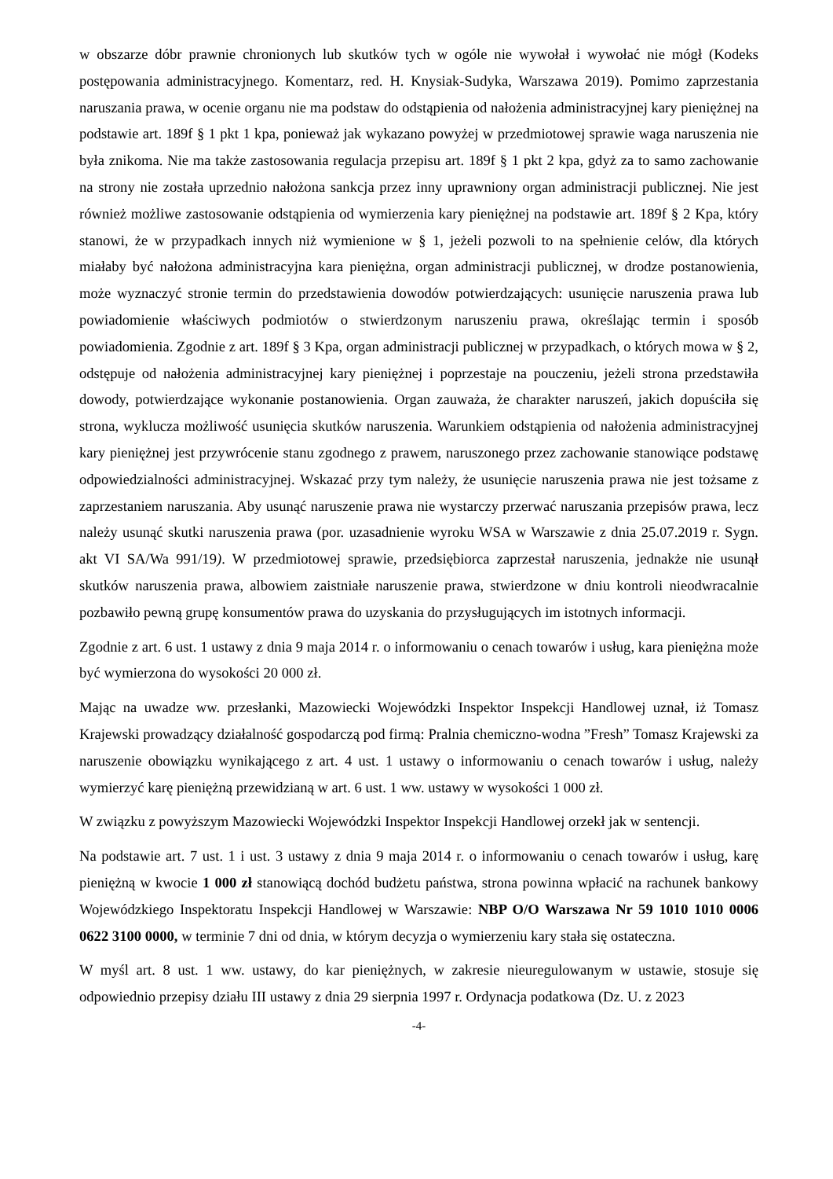w obszarze dóbr prawnie chronionych lub skutków tych w ogóle nie wywołał i wywołać nie mógł (Kodeks postępowania administracyjnego. Komentarz, red. H. Knysiak-Sudyka, Warszawa 2019). Pomimo zaprzestania naruszania prawa, w ocenie organu nie ma podstaw do odstąpienia od nałożenia administracyjnej kary pieniężnej na podstawie art. 189f § 1 pkt 1 kpa, ponieważ jak wykazano powyżej w przedmiotowej sprawie waga naruszenia nie była znikoma. Nie ma także zastosowania regulacja przepisu art. 189f § 1 pkt 2 kpa, gdyż za to samo zachowanie na strony nie została uprzednio nałożona sankcja przez inny uprawniony organ administracji publicznej. Nie jest również możliwe zastosowanie odstąpienia od wymierzenia kary pieniężnej na podstawie art. 189f § 2 Kpa, który stanowi, że w przypadkach innych niż wymienione w § 1, jeżeli pozwoli to na spełnienie celów, dla których miałaby być nałożona administracyjna kara pieniężna, organ administracji publicznej, w drodze postanowienia, może wyznaczyć stronie termin do przedstawienia dowodów potwierdzających: usunięcie naruszenia prawa lub powiadomienie właściwych podmiotów o stwierdzonym naruszeniu prawa, określając termin i sposób powiadomienia. Zgodnie z art. 189f § 3 Kpa, organ administracji publicznej w przypadkach, o których mowa w § 2, odstępuje od nałożenia administracyjnej kary pieniężnej i poprzestaje na pouczeniu, jeżeli strona przedstawiła dowody, potwierdzające wykonanie postanowienia. Organ zauważa, że charakter naruszeń, jakich dopuściła się strona, wyklucza możliwość usunięcia skutków naruszenia. Warunkiem odstąpienia od nałożenia administracyjnej kary pieniężnej jest przywrócenie stanu zgodnego z prawem, naruszonego przez zachowanie stanowiące podstawę odpowiedzialności administracyjnej. Wskazać przy tym należy, że usunięcie naruszenia prawa nie jest tożsame z zaprzestaniem naruszania. Aby usunąć naruszenie prawa nie wystarczy przerwać naruszania przepisów prawa, lecz należy usunąć skutki naruszenia prawa (por. uzasadnienie wyroku WSA w Warszawie z dnia 25.07.2019 r. Sygn. akt VI SA/Wa 991/19). W przedmiotowej sprawie, przedsiębiorca zaprzestał naruszenia, jednakże nie usunął skutków naruszenia prawa, albowiem zaistniałe naruszenie prawa, stwierdzone w dniu kontroli nieodwracalnie pozbawiło pewną grupę konsumentów prawa do uzyskania do przysługujących im istotnych informacji.
Zgodnie z art. 6 ust. 1 ustawy z dnia 9 maja 2014 r. o informowaniu o cenach towarów i usług, kara pieniężna może być wymierzona do wysokości 20 000 zł.
Mając na uwadze ww. przesłanki, Mazowiecki Wojewódzki Inspektor Inspekcji Handlowej uznał, iż Tomasz Krajewski prowadzący działalność gospodarczą pod firmą: Pralnia chemiczno-wodna ”Fresh” Tomasz Krajewski za naruszenie obowiązku wynikającego z art. 4 ust. 1 ustawy o informowaniu o cenach towarów i usług, należy wymierzyć karę pieniężną przewidzianą w art. 6 ust. 1 ww. ustawy w wysokości 1 000 zł.
W związku z powyższym Mazowiecki Wojewódzki Inspektor Inspekcji Handlowej orzekł jak w sentencji.
Na podstawie art. 7 ust. 1 i ust. 3 ustawy z dnia 9 maja 2014 r. o informowaniu o cenach towarów i usług, karę pieniężną w kwocie 1 000 zł stanowiącą dochód budżetu państwa, strona powinna wpłacić na rachunek bankowy Wojewódzkiego Inspektoratu Inspekcji Handlowej w Warszawie: NBP O/O Warszawa Nr 59 1010 1010 0006 0622 3100 0000, w terminie 7 dni od dnia, w którym decyzja o wymierzeniu kary stała się ostateczna.
W myśl art. 8 ust. 1 ww. ustawy, do kar pieniężnych, w zakresie nieuregulowanym w ustawie, stosuje się odpowiednio przepisy działu III ustawy z dnia 29 sierpnia 1997 r. Ordynacja podatkowa (Dz. U. z 2023
-4-